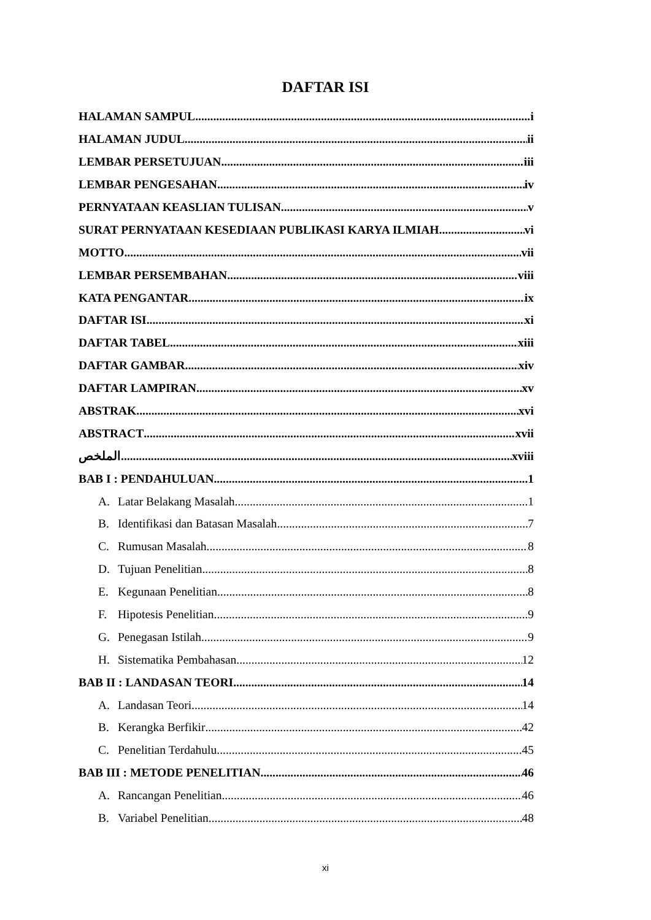DAFTAR ISI
HALAMAN SAMPUL i
HALAMAN JUDUL ii
LEMBAR PERSETUJUAN iii
LEMBAR PENGESAHAN iv
PERNYATAAN KEASLIAN TULISAN v
SURAT PERNYATAAN KESEDIAAN PUBLIKASI KARYA ILMIAH vi
MOTTO vii
LEMBAR PERSEMBAHAN viii
KATA PENGANTAR ix
DAFTAR ISI xi
DAFTAR TABEL xiii
DAFTAR GAMBAR xiv
DAFTAR LAMPIRAN xv
ABSTRAK xvi
ABSTRACT xvii
الملخص xviii
BAB I : PENDAHULUAN 1
A. Latar Belakang Masalah 1
B. Identifikasi dan Batasan Masalah 7
C. Rumusan Masalah 8
D. Tujuan Penelitian 8
E. Kegunaan Penelitian 8
F. Hipotesis Penelitian 9
G. Penegasan Istilah 9
H. Sistematika Pembahasan 12
BAB II : LANDASAN TEORI 14
A. Landasan Teori 14
B. Kerangka Berfikir 42
C. Penelitian Terdahulu 45
BAB III : METODE PENELITIAN 46
A. Rancangan Penelitian 46
B. Variabel Penelitian 48
xi